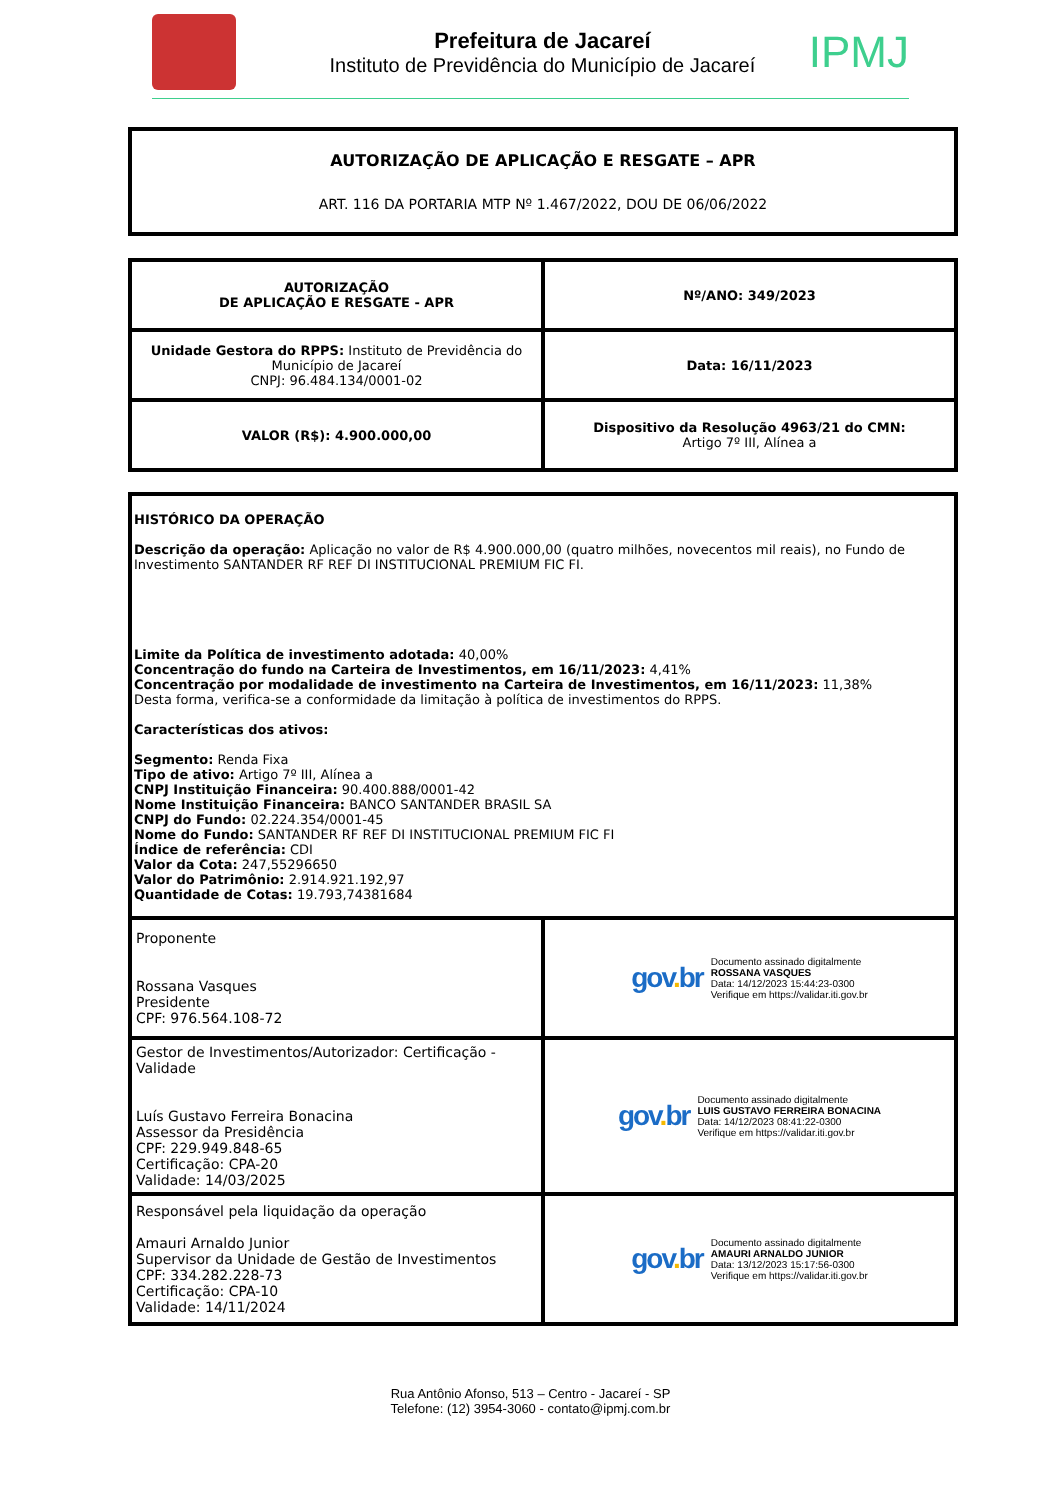Prefeitura de Jacareí
Instituto de Previdência do Município de Jacareí
IPMJ
AUTORIZAÇÃO DE APLICAÇÃO E RESGATE – APR
ART. 116 DA PORTARIA MTP Nº 1.467/2022, DOU DE 06/06/2022
| AUTORIZAÇÃO DE APLICAÇÃO E RESGATE - APR | Nº/ANO: 349/2023 |
| Unidade Gestora do RPPS: Instituto de Previdência do Município de Jacareí CNPJ: 96.484.134/0001-02 | Data: 16/11/2023 |
| VALOR (R$): 4.900.000,00 | Dispositivo da Resolução 4963/21 do CMN: Artigo 7º III, Alínea a |
| HISTÓRICO DA OPERAÇÃO Descrição da operação: Aplicação no valor de R$ 4.900.000,00 (quatro milhões, novecentos mil reais), no Fundo de Investimento SANTANDER RF REF DI INSTITUCIONAL PREMIUM FIC FI. Limite da Política de investimento adotada: 40,00% Concentração do fundo na Carteira de Investimentos, em 16/11/2023: 4,41% Concentração por modalidade de investimento na Carteira de Investimentos, em 16/11/2023: 11,38% Desta forma, verifica-se a conformidade da limitação à política de investimentos do RPPS. Características dos ativos: Segmento: Renda Fixa Tipo de ativo: Artigo 7º III, Alínea a CNPJ Instituição Financeira: 90.400.888/0001-42 Nome Instituição Financeira: BANCO SANTANDER BRASIL SA CNPJ do Fundo: 02.224.354/0001-45 Nome do Fundo: SANTANDER RF REF DI INSTITUCIONAL PREMIUM FIC FI Índice de referência: CDI Valor da Cota: 247,55296650 Valor do Patrimônio: 2.914.921.192,97 Quantidade de Cotas: 19.793,74381684 | |
| Proponente Rossana Vasques Presidente CPF: 976.564.108-72 | gov . br Documento assinado digitalmente ROSSANA VASQUES Data: 14/12/2023 15:44:23-0300 Verifique em https://validar.iti.gov.br |
| Gestor de Investimentos/Autorizador: Certificação - Validade Luís Gustavo Ferreira Bonacina Assessor da Presidência CPF: 229.949.848-65 Certificação: CPA-20 Validade: 14/03/2025 | gov . br Documento assinado digitalmente LUIS GUSTAVO FERREIRA BONACINA Data: 14/12/2023 08:41:22-0300 Verifique em https://validar.iti.gov.br |
| Responsável pela liquidação da operação Amauri Arnaldo Junior Supervisor da Unidade de Gestão de Investimentos CPF: 334.282.228-73 Certificação: CPA-10 Validade: 14/11/2024 | gov . br Documento assinado digitalmente AMAURI ARNALDO JUNIOR Data: 13/12/2023 15:17:56-0300 Verifique em https://validar.iti.gov.br |
Rua Antônio Afonso, 513 – Centro - Jacareí - SP
Telefone: (12) 3954-3060 - contato@ipmj.com.br